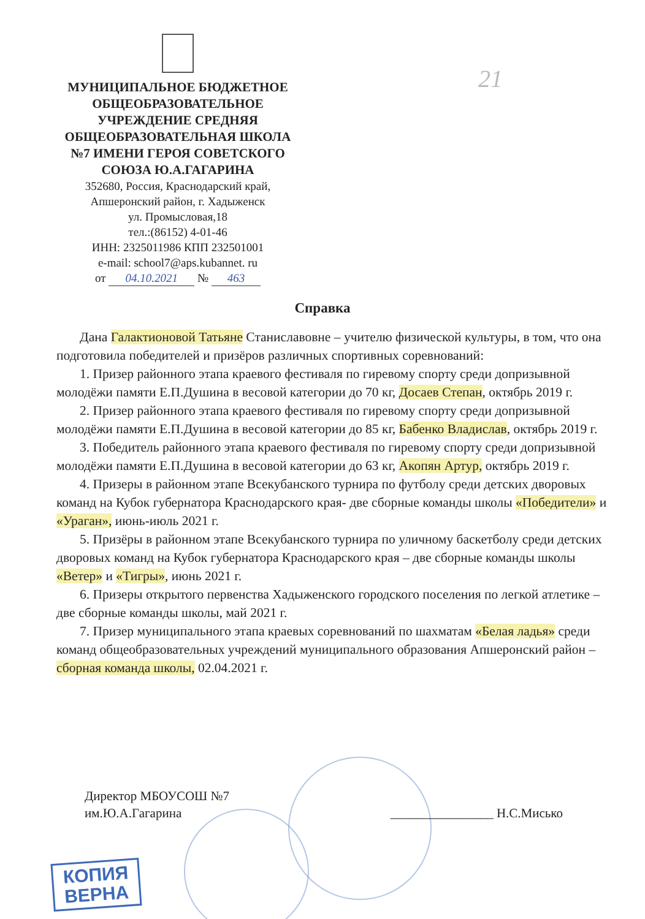МУНИЦИПАЛЬНОЕ БЮДЖЕТНОЕ ОБЩЕОБРАЗОВАТЕЛЬНОЕ УЧРЕЖДЕНИЕ СРЕДНЯЯ ОБЩЕОБРАЗОВАТЕЛЬНАЯ ШКОЛА №7 ИМЕНИ ГЕРОЯ СОВЕТСКОГО СОЮЗА Ю.А.ГАГАРИНА
352680, Россия, Краснодарский край,
Апшеронский район, г. Хадыженск
ул. Промысловая,18
тел.:(86152) 4-01-46
ИНН: 2325011986 КПП 232501001
e-mail: school7@aps.kubannet. ru
от 04.10.2021 № 463
21
Справка
Дана Галактионовой Татьяне Станиславовне – учителю физической культуры, в том, что она подготовила победителей и призёров различных спортивных соревнований:
1. Призер районного этапа краевого фестиваля по гиревому спорту среди допризывной молодёжи памяти Е.П.Душина в весовой категории до 70 кг, Досаев Степан, октябрь 2019 г.
2. Призер районного этапа краевого фестиваля по гиревому спорту среди допризывной молодёжи памяти Е.П.Душина в весовой категории до 85 кг, Бабенко Владислав, октябрь 2019 г.
3. Победитель районного этапа краевого фестиваля по гиревому спорту среди допризывной молодёжи памяти Е.П.Душина в весовой категории до 63 кг, Акопян Артур, октябрь 2019 г.
4. Призеры в районном этапе Всекубанского турнира по футболу среди детских дворовых команд на Кубок губернатора Краснодарского края- две сборные команды школы «Победители» и «Ураган», июнь-июль 2021 г.
5. Призёры в районном этапе Всекубанского турнира по уличному баскетболу среди детских дворовых команд на Кубок губернатора Краснодарского края – две сборные команды школы «Ветер» и «Тигры», июнь 2021 г.
6. Призеры открытого первенства Хадыженского городского поселения по легкой атлетике – две сборные команды школы, май 2021 г.
7. Призер муниципального этапа краевых соревнований по шахматам «Белая ладья» среди команд общеобразовательных учреждений муниципального образования Апшеронский район – сборная команда школы, 02.04.2021 г.
Директор МБОУСОШ №7
им.Ю.А.Гагарина
________________ Н.С.Мисько
КОПИЯ
ВЕРНА